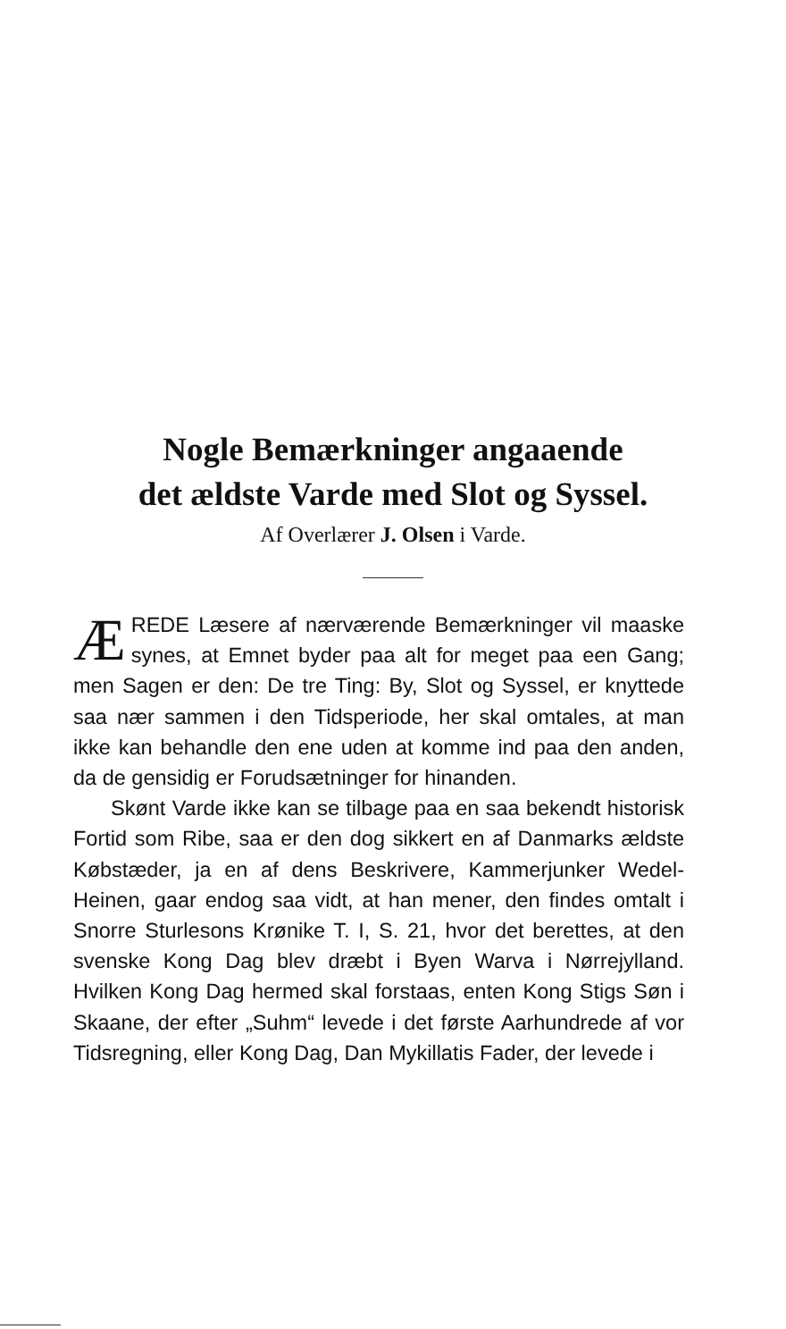Nogle Bemærkninger angaaende
det ældste Varde med Slot og Syssel.
Af Overlærer J. Olsen i Varde.
ÆREDE Læsere af nærværende Bemærkninger vil maaske synes, at Emnet byder paa alt for meget paa een Gang; men Sagen er den: De tre Ting: By, Slot og Syssel, er knyttede saa nær sammen i den Tidsperiode, her skal omtales, at man ikke kan behandle den ene uden at komme ind paa den anden, da de gensidig er Forudsætninger for hinanden.
Skønt Varde ikke kan se tilbage paa en saa bekendt historisk Fortid som Ribe, saa er den dog sikkert en af Danmarks ældste Købstæder, ja en af dens Beskrivere, Kammerjunker Wedel-Heinen, gaar endog saa vidt, at han mener, den findes omtalt i Snorre Sturlesons Krønike T. I, S. 21, hvor det berettes, at den svenske Kong Dag blev dræbt i Byen Warva i Nørrejylland. Hvilken Kong Dag hermed skal forstaas, enten Kong Stigs Søn i Skaane, der efter „Suhm“ levede i det første Aarhundrede af vor Tidsregning, eller Kong Dag, Dan Mykillatis Fader, der levede i